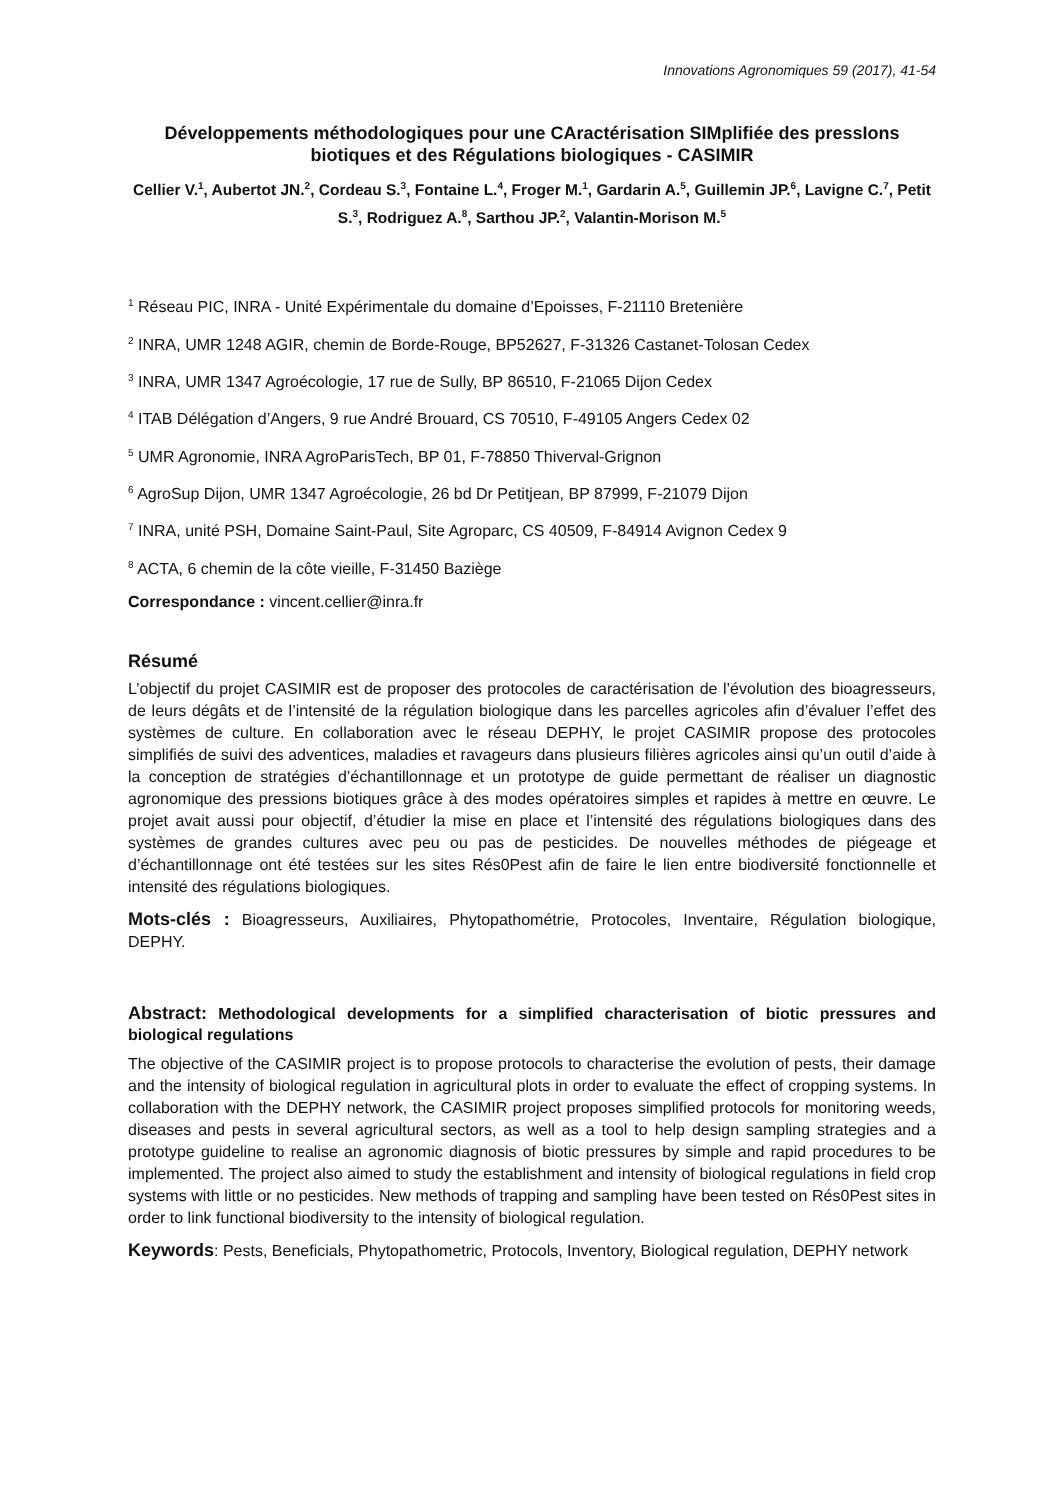Innovations Agronomiques 59 (2017), 41-54
Développements méthodologiques pour une CAractérisation SIMplifiée des pressIons biotiques et des Régulations biologiques - CASIMIR
Cellier V.<sup>1</sup>, Aubertot JN.<sup>2</sup>, Cordeau S.<sup>3</sup>, Fontaine L.<sup>4</sup>, Froger M.<sup>1</sup>, Gardarin A.<sup>5</sup>, Guillemin JP.<sup>6</sup>, Lavigne C.<sup>7</sup>, Petit S.<sup>3</sup>, Rodriguez A.<sup>8</sup>, Sarthou JP.<sup>2</sup>, Valantin-Morison M.<sup>5</sup>
<sup>1</sup> Réseau PIC, INRA - Unité Expérimentale du domaine d’Epoisses, F-21110 Bretenière
<sup>2</sup> INRA, UMR 1248 AGIR, chemin de Borde-Rouge, BP52627, F-31326 Castanet-Tolosan Cedex
<sup>3</sup> INRA, UMR 1347 Agroécologie, 17 rue de Sully, BP 86510, F-21065 Dijon Cedex
<sup>4</sup> ITAB Délégation d’Angers, 9 rue André Brouard, CS 70510, F-49105 Angers Cedex 02
<sup>5</sup> UMR Agronomie, INRA AgroParisTech, BP 01, F-78850 Thiverval-Grignon
<sup>6</sup> AgroSup Dijon, UMR 1347 Agroécologie, 26 bd Dr Petitjean, BP 87999, F-21079 Dijon
<sup>7</sup> INRA, unité PSH, Domaine Saint-Paul, Site Agroparc, CS 40509, F-84914 Avignon Cedex 9
<sup>8</sup> ACTA, 6 chemin de la côte vieille, F-31450 Baziège
Correspondance : vincent.cellier@inra.fr
Résumé
L’objectif du projet CASIMIR est de proposer des protocoles de caractérisation de l’évolution des bioagresseurs, de leurs dégâts et de l’intensité de la régulation biologique dans les parcelles agricoles afin d’évaluer l’effet des systèmes de culture. En collaboration avec le réseau DEPHY, le projet CASIMIR propose des protocoles simplifiés de suivi des adventices, maladies et ravageurs dans plusieurs filières agricoles ainsi qu’un outil d’aide à la conception de stratégies d’échantillonnage et un prototype de guide permettant de réaliser un diagnostic agronomique des pressions biotiques grâce à des modes opératoires simples et rapides à mettre en œuvre. Le projet avait aussi pour objectif, d’étudier la mise en place et l’intensité des régulations biologiques dans des systèmes de grandes cultures avec peu ou pas de pesticides. De nouvelles méthodes de piégeage et d’échantillonnage ont été testées sur les sites Rés0Pest afin de faire le lien entre biodiversité fonctionnelle et intensité des régulations biologiques.
Mots-clés : Bioagresseurs, Auxiliaires, Phytopathométrie, Protocoles, Inventaire, Régulation biologique, DEPHY.
Abstract: Methodological developments for a simplified characterisation of biotic pressures and biological regulations
The objective of the CASIMIR project is to propose protocols to characterise the evolution of pests, their damage and the intensity of biological regulation in agricultural plots in order to evaluate the effect of cropping systems. In collaboration with the DEPHY network, the CASIMIR project proposes simplified protocols for monitoring weeds, diseases and pests in several agricultural sectors, as well as a tool to help design sampling strategies and a prototype guideline to realise an agronomic diagnosis of biotic pressures by simple and rapid procedures to be implemented. The project also aimed to study the establishment and intensity of biological regulations in field crop systems with little or no pesticides. New methods of trapping and sampling have been tested on Rés0Pest sites in order to link functional biodiversity to the intensity of biological regulation.
Keywords: Pests, Beneficials, Phytopathometric, Protocols, Inventory, Biological regulation, DEPHY network